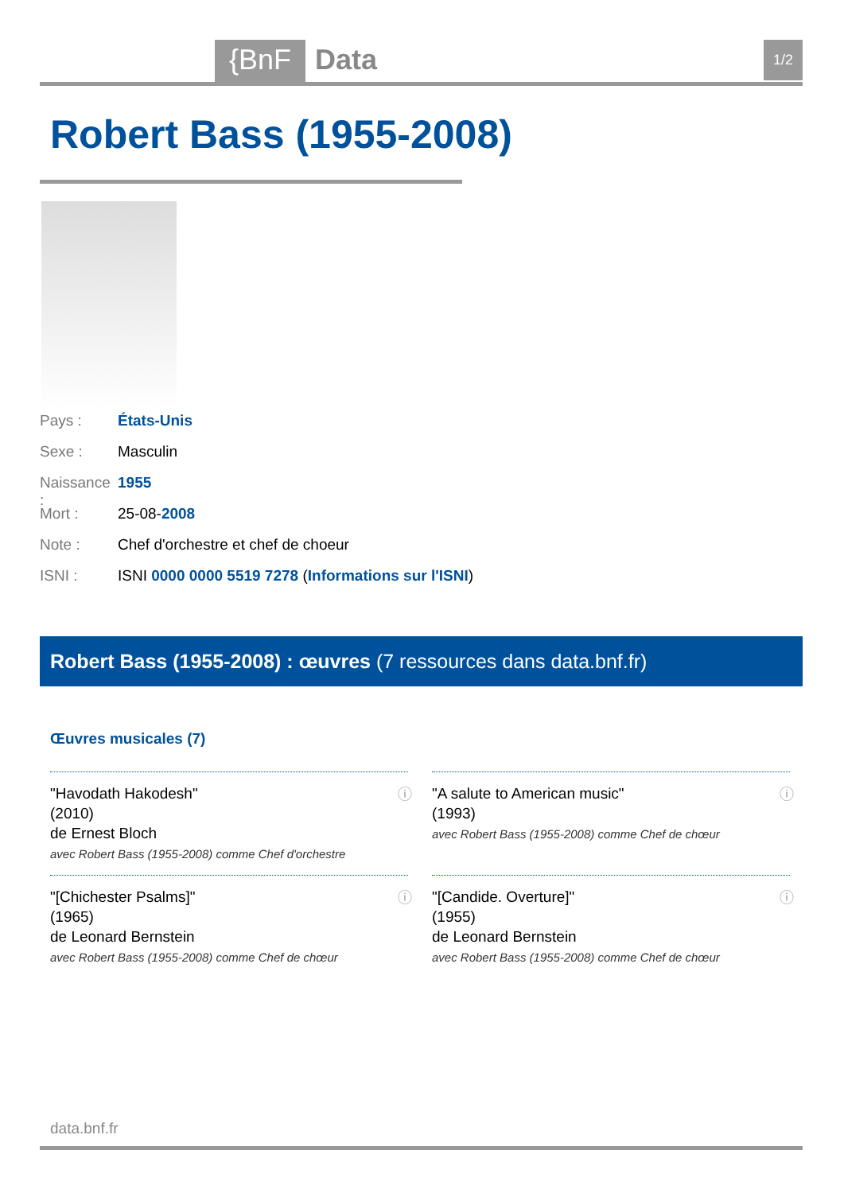{BnF Data 1/2
Robert Bass (1955-2008)
Pays : États-Unis
Sexe : Masculin
Naissance : 1955
Mort : 25-08-2008
Note : Chef d'orchestre et chef de choeur
ISNI : ISNI 0000 0000 5519 7278 (Informations sur l'ISNI)
Robert Bass (1955-2008) : œuvres (7 ressources dans data.bnf.fr)
Œuvres musicales (7)
ⓘ "Havodath Hakodesh"
(2010)
de Ernest Bloch
avec Robert Bass (1955-2008) comme Chef d'orchestre
ⓘ "A salute to American music"
(1993)
avec Robert Bass (1955-2008) comme Chef de chœur
ⓘ "[Chichester Psalms]"
(1965)
de Leonard Bernstein
avec Robert Bass (1955-2008) comme Chef de chœur
ⓘ "[Candide. Overture]"
(1955)
de Leonard Bernstein
avec Robert Bass (1955-2008) comme Chef de chœur
data.bnf.fr